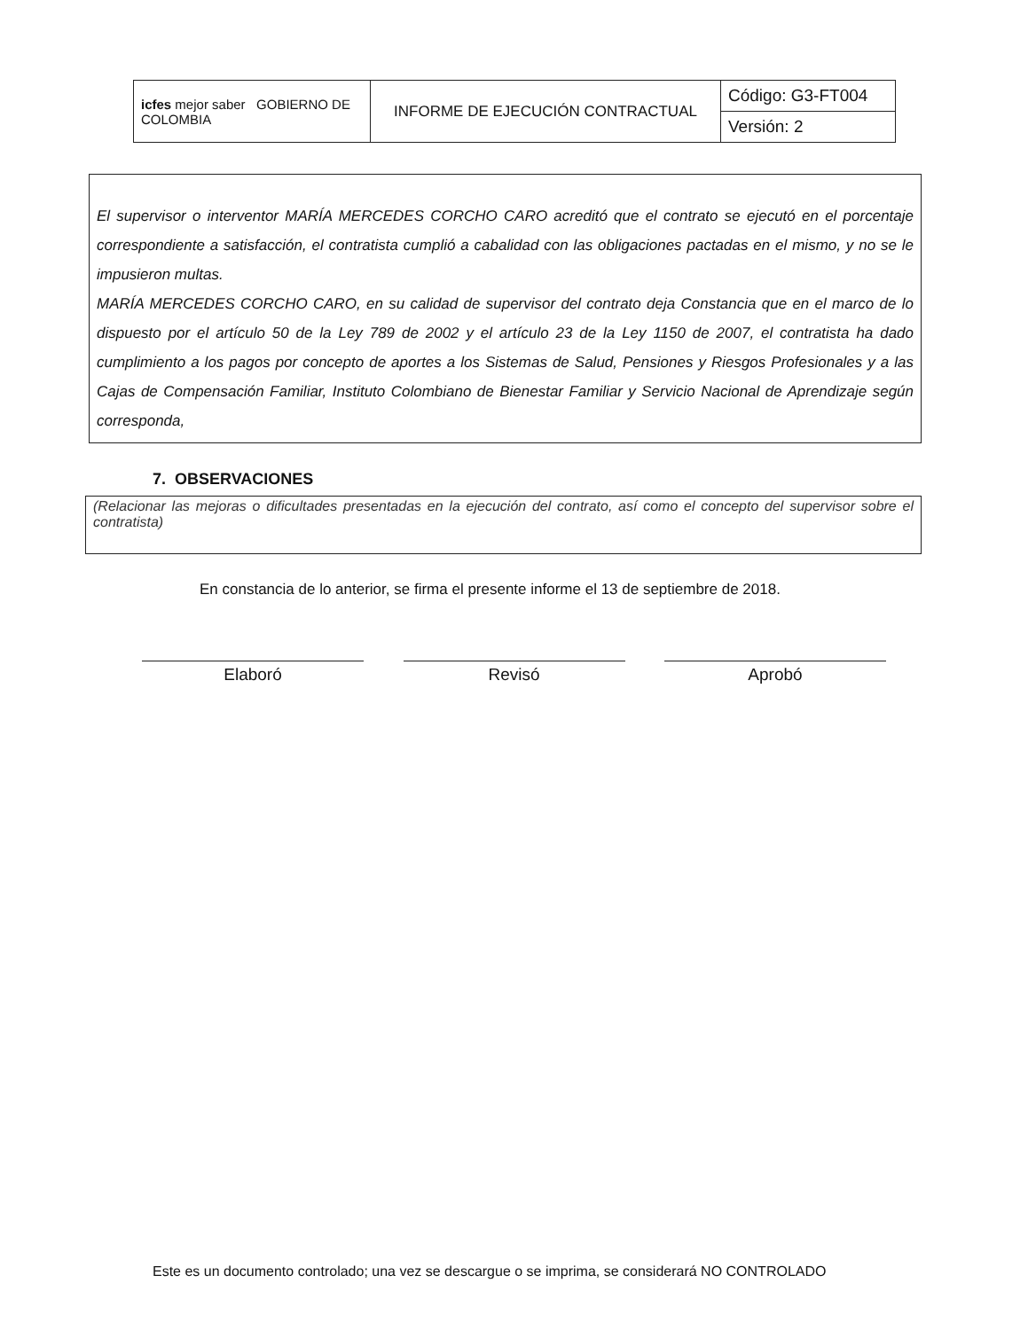| icfes mejor saber GOBIERNO DE COLOMBIA | INFORME DE EJECUCIÓN CONTRACTUAL | Código: G3-FT004 |
| | | Versión: 2 |
El supervisor o interventor MARÍA MERCEDES CORCHO CARO acreditó que el contrato se ejecutó en el porcentaje correspondiente a satisfacción, el contratista cumplió a cabalidad con las obligaciones pactadas en el mismo, y no se le impusieron multas.
MARÍA MERCEDES CORCHO CARO, en su calidad de supervisor del contrato deja Constancia que en el marco de lo dispuesto por el artículo 50 de la Ley 789 de 2002 y el artículo 23 de la Ley 1150 de 2007, el contratista ha dado cumplimiento a los pagos por concepto de aportes a los Sistemas de Salud, Pensiones y Riesgos Profesionales y a las Cajas de Compensación Familiar, Instituto Colombiano de Bienestar Familiar y Servicio Nacional de Aprendizaje según corresponda,
7. OBSERVACIONES
(Relacionar las mejoras o dificultades presentadas en la ejecución del contrato, así como el concepto del supervisor sobre el contratista)
En constancia de lo anterior, se firma el presente informe el 13 de septiembre de 2018.
Elaboró Revisó Aprobó
Este es un documento controlado; una vez se descargue o se imprima, se considerará NO CONTROLADO